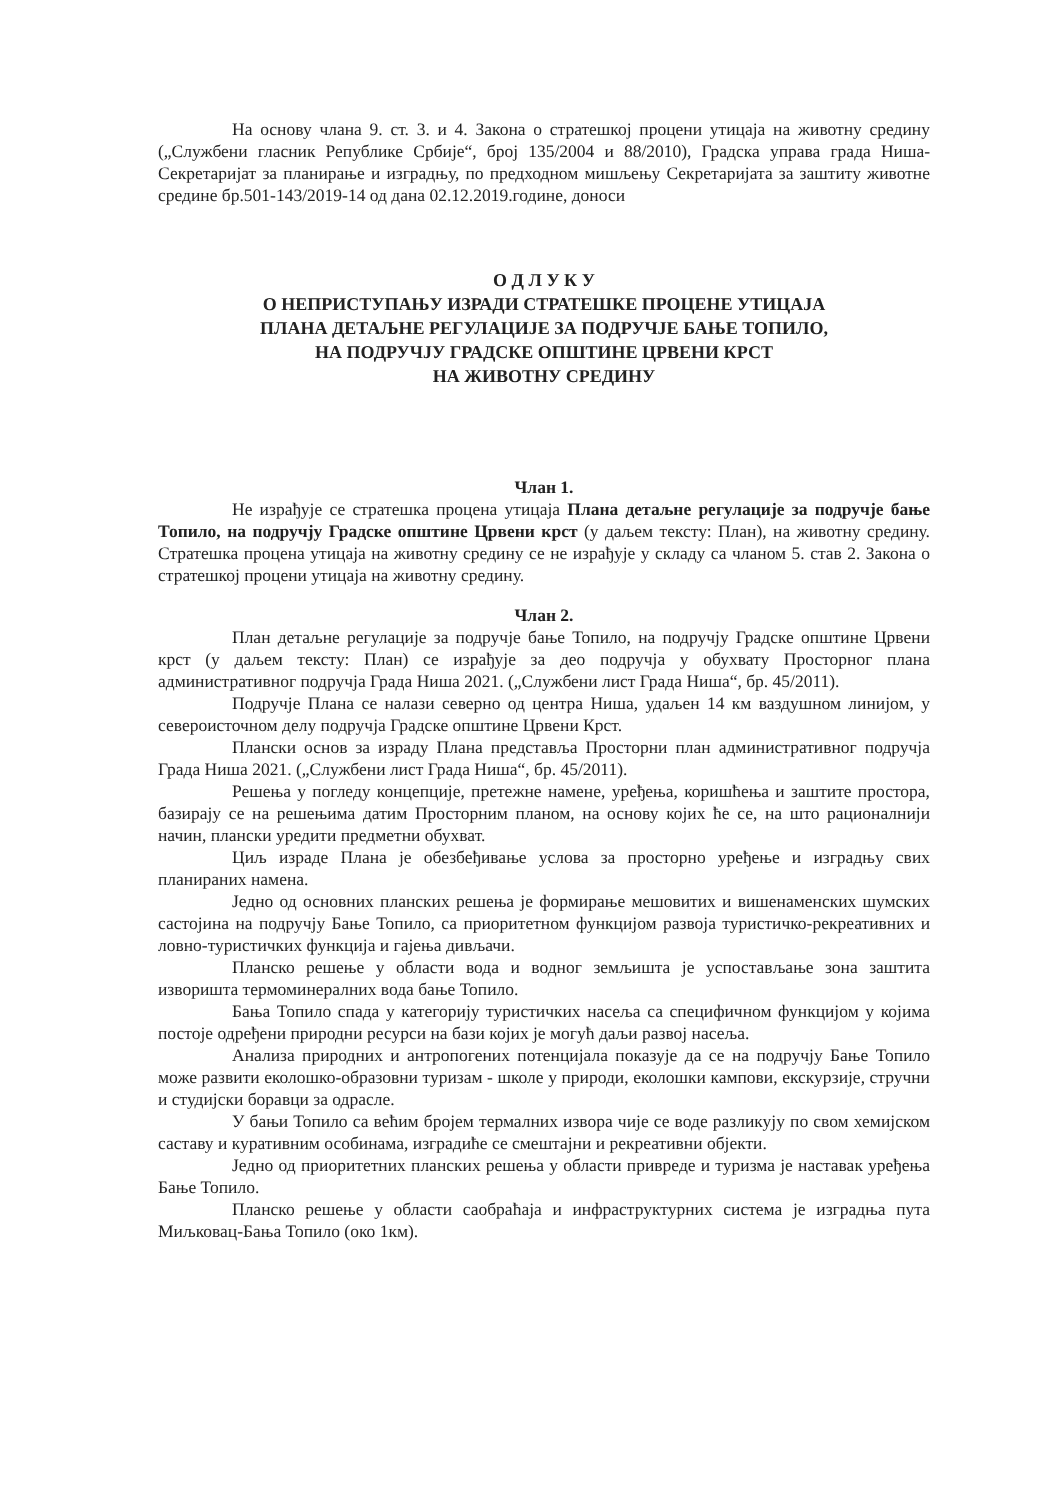На основу члана 9. ст. 3. и 4. Закона о стратешкој процени утицаја на животну средину („Службени гласник Републике Србије“, број 135/2004 и 88/2010), Градска управа града Ниша- Секретаријат за планирање и изградњу, по предходном мишљењу Секретаријата за заштиту животне средине бр.501-143/2019-14 од дана 02.12.2019.године, доноси
О Д Л У К У
О НЕПРИСТУПАЊУ ИЗРАДИ СТРАТЕШКЕ ПРОЦЕНЕ УТИЦАЈА
ПЛАНА ДЕТАЉНЕ РЕГУЛАЦИЈЕ ЗА ПОДРУЧЈЕ БАЊЕ ТОПИЛО,
НА ПОДРУЧЈУ ГРАДСКЕ ОПШТИНЕ ЦРВЕНИ КРСТ
НА ЖИВОТНУ СРЕДИНУ
Члан 1.
Не израђује се стратешка процена утицаја Плана детаљне регулације за подручје бање Топило, на подручју Градске општине Црвени крст (у даљем тексту: План), на животну средину. Стратешка процена утицаја на животну средину се не израђује у складу са чланом 5. став 2. Закона о стратешкој процени утицаја на животну средину.
Члан 2.
План детаљне регулације за подручје бање Топило, на подручју Градске општине Црвени крст (у даљем тексту: План) се израђује за део подручја у обухвату Просторног плана административног подручја Града Ниша 2021. („Службени лист Града Ниша“, бр. 45/2011).
Подручје Плана се налази северно од центра Ниша, удаљен 14 км ваздушном линијом, у североисточном делу подручја Градске општине Црвени Крст.
Плански основ за израду Плана представља Просторни план административног подручја Града Ниша 2021. („Службени лист Града Ниша“, бр. 45/2011).
Решења у погледу концепције, претежне намене, уређења, коришћења и заштите простора, базирају се на решењима датим Просторним планом, на основу којих ће се, на што рационалнији начин, плански уредити предметни обухват.
Циљ израде Плана је обезбеђивање услова за просторно уређење и изградњу свих планираних намена.
Једно од основних планских решења је формирање мешовитих и вишенаменских шумских састојина на подручју Бање Топило, са приоритетном функцијом развоја туристичко-рекреативних и ловно-туристичких функција и гајења дивљачи.
Планско решење у области вода и водног земљишта је успостављање зона заштита извориштa термоминералних вода бање Топило.
Бања Топило спада у категорију туристичких насеља са специфичном функцијом у којима постоје одређени природни ресурси на бази којих је могућ даљи развој насеља.
Анализа природних и антропогених потенцијала показује да се на подручју Бање Топило може развити еколошко-образовни туризам - школе у природи, еколошки кампови, екскурзије, стручни и студијски боравци за одрасле.
У бањи Топило са већим бројем термалних извора чије се воде разликују по свом хемијском саставу и куративним особинама, изградиће се смештајни и рекреативни објекти.
Једно од приоритетних планских решења у области привреде и туризма је наставак уређења Бање Топило.
Планско решење у области саобраћаја и инфраструктурних система је изградња пута Миљковац-Бања Топило (око 1км).